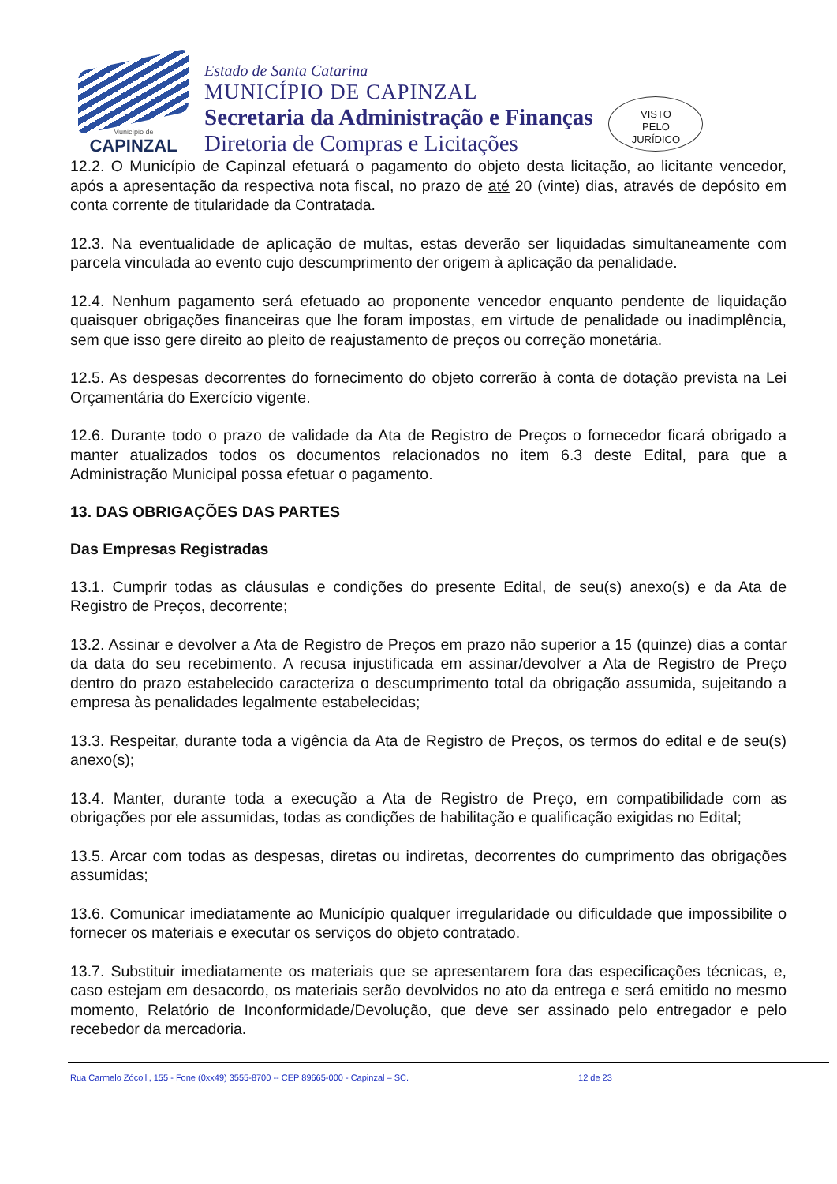Município de
CAPINZAL
Estado de Santa Catarina
MUNICÍPIO DE CAPINZAL
Secretaria da Administração e Finanças
Diretoria de Compras e Licitações
VISTO
PELO
JURÍDICO
12.2. O Município de Capinzal efetuará o pagamento do objeto desta licitação, ao licitante vencedor, após a apresentação da respectiva nota fiscal, no prazo de até 20 (vinte) dias, através de depósito em conta corrente de titularidade da Contratada.
12.3. Na eventualidade de aplicação de multas, estas deverão ser liquidadas simultaneamente com parcela vinculada ao evento cujo descumprimento der origem à aplicação da penalidade.
12.4. Nenhum pagamento será efetuado ao proponente vencedor enquanto pendente de liquidação quaisquer obrigações financeiras que lhe foram impostas, em virtude de penalidade ou inadimplência, sem que isso gere direito ao pleito de reajustamento de preços ou correção monetária.
12.5. As despesas decorrentes do fornecimento do objeto correrão à conta de dotação prevista na Lei Orçamentária do Exercício vigente.
12.6. Durante todo o prazo de validade da Ata de Registro de Preços o fornecedor ficará obrigado a manter atualizados todos os documentos relacionados no item 6.3 deste Edital, para que a Administração Municipal possa efetuar o pagamento.
13. DAS OBRIGAÇÕES DAS PARTES
Das Empresas Registradas
13.1. Cumprir todas as cláusulas e condições do presente Edital, de seu(s) anexo(s) e da Ata de Registro de Preços, decorrente;
13.2. Assinar e devolver a Ata de Registro de Preços em prazo não superior a 15 (quinze) dias a contar da data do seu recebimento. A recusa injustificada em assinar/devolver a Ata de Registro de Preço dentro do prazo estabelecido caracteriza o descumprimento total da obrigação assumida, sujeitando a empresa às penalidades legalmente estabelecidas;
13.3. Respeitar, durante toda a vigência da Ata de Registro de Preços, os termos do edital e de seu(s) anexo(s);
13.4. Manter, durante toda a execução a Ata de Registro de Preço, em compatibilidade com as obrigações por ele assumidas, todas as condições de habilitação e qualificação exigidas no Edital;
13.5. Arcar com todas as despesas, diretas ou indiretas, decorrentes do cumprimento das obrigações assumidas;
13.6. Comunicar imediatamente ao Município qualquer irregularidade ou dificuldade que impossibilite o fornecer os materiais e executar os serviços do objeto contratado.
13.7. Substituir imediatamente os materiais que se apresentarem fora das especificações técnicas, e, caso estejam em desacordo, os materiais serão devolvidos no ato da entrega e será emitido no mesmo momento, Relatório de Inconformidade/Devolução, que deve ser assinado pelo entregador e pelo recebedor da mercadoria.
Rua Carmelo Zócolli, 155 - Fone (0xx49) 3555-8700 -- CEP 89665-000 - Capinzal – SC. 12 de 23